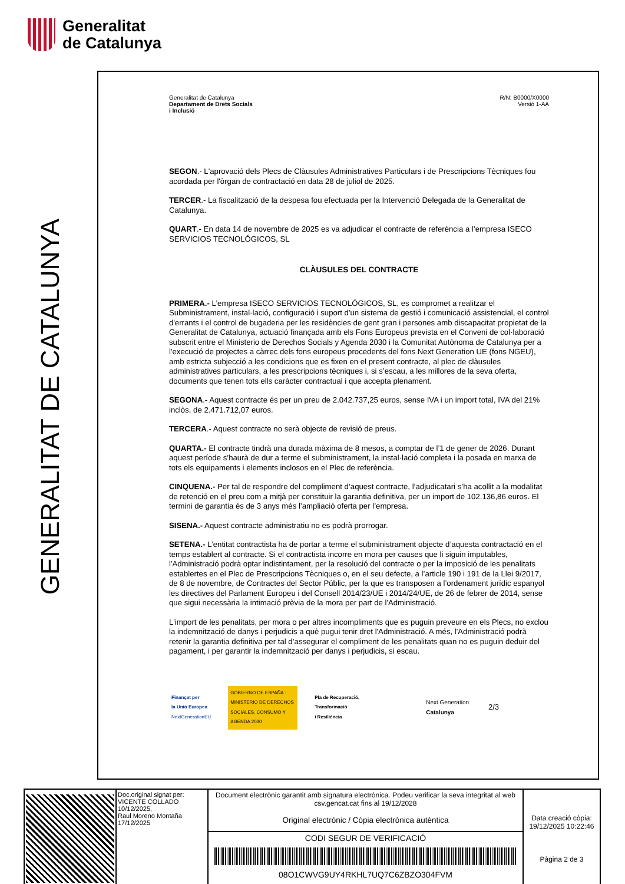Generalitat
de Catalunya
GENERALITAT DE CATALUNYA
Generalitat de Catalunya
Departament de Drets Socials
i Inclusió
R/N: B0000/X0000
Versió 1-AA
SEGON.- L'aprovació dels Plecs de Clàusules Administratives Particulars i de Prescripcions Tècniques fou acordada per l'òrgan de contractació en data 28 de juliol de 2025.
TERCER.- La fiscalització de la despesa fou efectuada per la Intervenció Delegada de la Generalitat de Catalunya.
QUART.- En data 14 de novembre de 2025 es va adjudicar el contracte de referència a l’empresa ISECO SERVICIOS TECNOLÓGICOS, SL
CLÀUSULES DEL CONTRACTE
PRIMERA.- L’empresa ISECO SERVICIOS TECNOLÓGICOS, SL, es compromet a realitzar el Subministrament, instal·lació, configuració i suport d'un sistema de gestió i comunicació assistencial, el control d'errants i el control de bugaderia per les residències de gent gran i persones amb discapacitat propietat de la Generalitat de Catalunya, actuació finançada amb els Fons Europeus prevista en el Conveni de col·laboració subscrit entre el Ministerio de Derechos Socials y Agenda 2030 i la Comunitat Autònoma de Catalunya per a l'execució de projectes a càrrec dels fons europeus procedents del fons Next Generation UE (fons NGEU), amb estricta subjecció a les condicions que es fixen en el present contracte, al plec de clàusules administratives particulars, a les prescripcions tècniques i, si s’escau, a les millores de la seva oferta, documents que tenen tots ells caràcter contractual i que accepta plenament.
SEGONA.- Aquest contracte és per un preu de 2.042.737,25 euros, sense IVA i un import total, IVA del 21% inclòs, de 2.471.712,07 euros.
TERCERA.- Aquest contracte no serà objecte de revisió de preus.
QUARTA.- El contracte tindrà una durada màxima de 8 mesos, a comptar de l’1 de gener de 2026. Durant aquest període s’haurà de dur a terme el subministrament, la instal·lació completa i la posada en marxa de tots els equipaments i elements inclosos en el Plec de referència.
CINQUENA.- Per tal de respondre del compliment d’aquest contracte, l’adjudicatari s’ha acollit a la modalitat de retenció en el preu com a mitjà per constituir la garantia definitiva, per un import de 102.136,86 euros. El termini de garantia és de 3 anys més l’ampliació oferta per l’empresa.
SISENA.- Aquest contracte administratiu no es podrà prorrogar.
SETENA.- L’entitat contractista ha de portar a terme el subministrament objecte d’aquesta contractació en el temps establert al contracte. Si el contractista incorre en mora per causes que li siguin imputables, l'Administració podrà optar indistintament, per la resolució del contracte o per la imposició de les penalitats establertes en el Plec de Prescripcions Tècniques o, en el seu defecte, a l’article 190 i 191 de la Llei 9/2017, de 8 de novembre, de Contractes del Sector Públic, per la que es transposen a l’ordenament jurídic espanyol les directives del Parlament Europeu i del Consell 2014/23/UE i 2014/24/UE, de 26 de febrer de 2014, sense que sigui necessària la intimació prèvia de la mora per part de l'Administració.
L'import de les penalitats, per mora o per altres incompliments que es puguin preveure en els Plecs, no exclou la indemnització de danys i perjudicis a què pugui tenir dret l'Administració. A més, l'Administració podrà retenir la garantia definitiva per tal d’assegurar el compliment de les penalitats quan no es puguin deduir del pagament, i per garantir la indemnització per danys i perjudicis, si escau.
Finançat per
la Unió Europea
NextGenerationEU
GOBIERNO DE ESPAÑA · MINISTERIO DE DERECHOS SOCIALES, CONSUMO Y AGENDA 2030
Pla de Recuperació,
Transformació
i Resiliència
Next Generation
Catalunya
2/3
| | Doc.original signat per: VICENTE COLLADO 10/12/2025, Raul Moreno Montaña 17/12/2025 | Document electrònic garantit amb signatura electrònica. Podeu verificar la seva integritat al web csv.gencat.cat fins al 19/12/2028 Original electrònic / Còpia electrònica autèntica | Data creació còpia: 19/12/2025 10:22:46 Pàgina 2 de 3 |
| | | CODI SEGUR DE VERIFICACIÓ 08O1CWVG9UY4RKHL7UQ7C6ZBZO304FVM | |